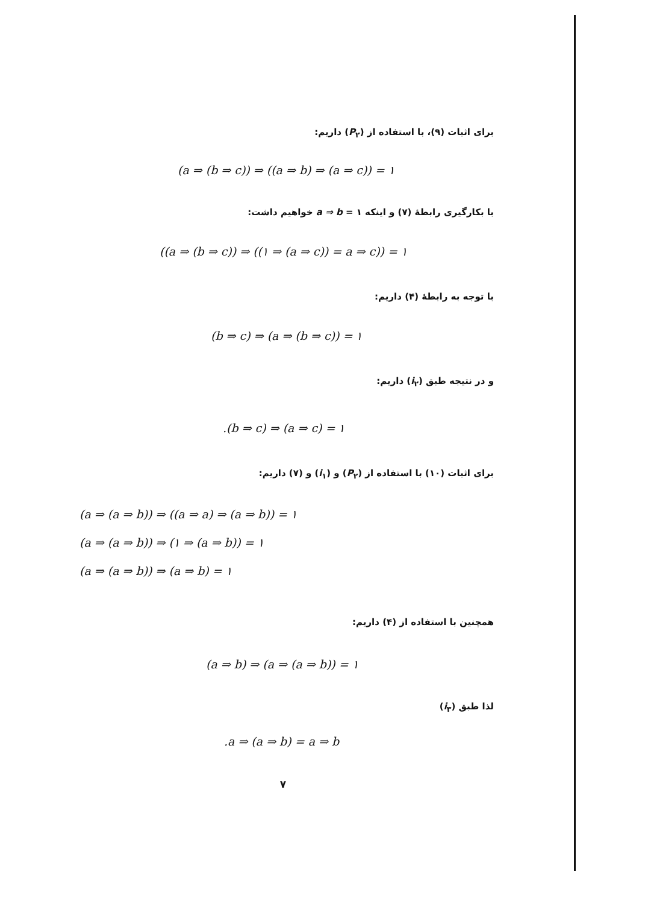برای اثبات (۹)، با استفاده از (P<sub>۲</sub>) داریم:
(a ⇒ (b ⇒ c)) ⇒ ((a ⇒ b) ⇒ (a ⇒ c)) = ۱
با بکارگیری رابطهٔ (۷) و اینکه ۱ = a ⇒ b خواهیم داشت:
((a ⇒ (b ⇒ c)) ⇒ ((۱ ⇒ (a ⇒ c)) = a ⇒ c)) = ۱
با توجه به رابطهٔ (۴) داریم:
(b ⇒ c) ⇒ (a ⇒ (b ⇒ c)) = ۱
و در نتیجه طبق (i<sub>۲</sub>) داریم:
.(b ⇒ c) ⇒ (a ⇒ c) = ۱
برای اثبات (۱۰) با استفاده از (P<sub>۲</sub>) و (i<sub>۱</sub>) و (۷) داریم:
(a ⇒ (a ⇒ b)) ⇒ ((a ⇒ a) ⇒ (a ⇒ b)) = ۱
(a ⇒ (a ⇒ b)) ⇒ (۱ ⇒ (a ⇒ b)) = ۱
(a ⇒ (a ⇒ b)) ⇒ (a ⇒ b) = ۱
همچنین با استفاده از (۴) داریم:
(a ⇒ b) ⇒ (a ⇒ (a ⇒ b)) = ۱
لذا طبق (i<sub>۳</sub>)
.a ⇒ (a ⇒ b) = a ⇒ b
۷